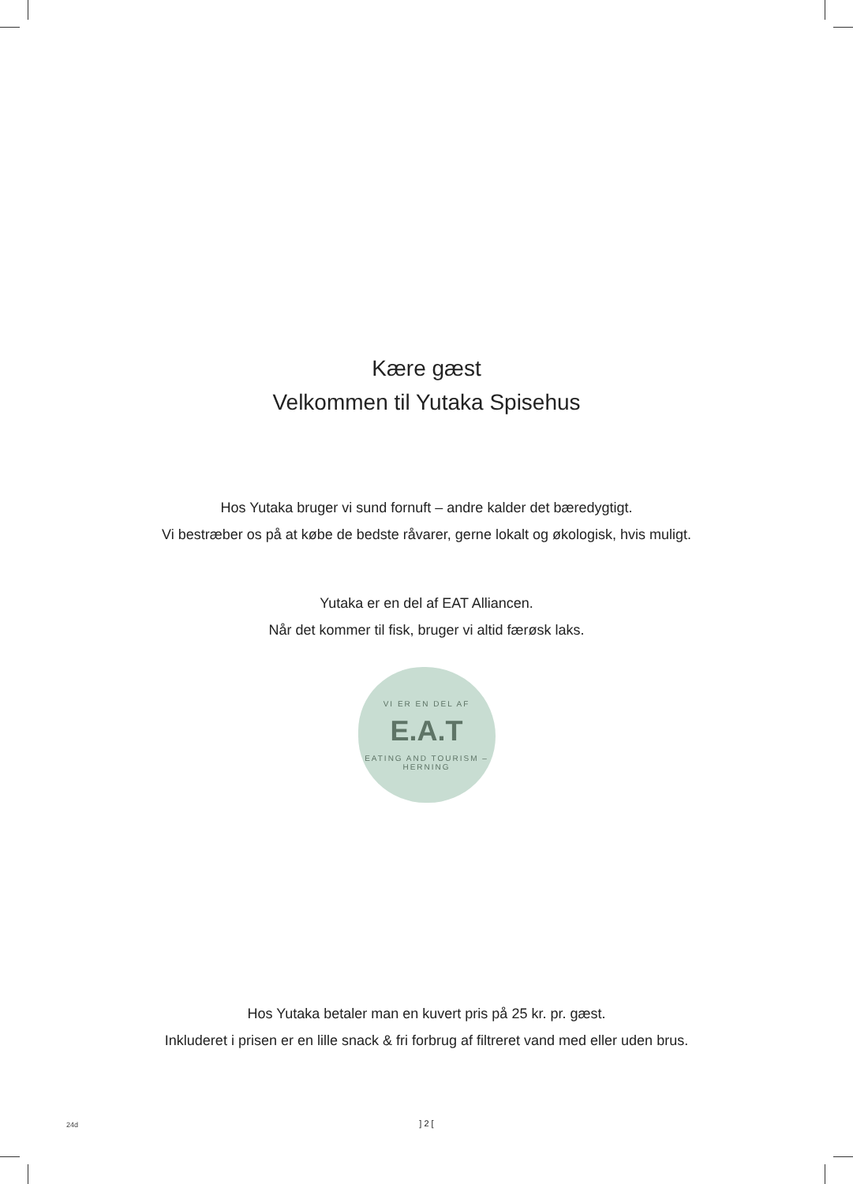Kære gæst
Velkommen til Yutaka Spisehus
Hos Yutaka bruger vi sund fornuft – andre kalder det bæredygtigt.
Vi bestræber os på at købe de bedste råvarer, gerne lokalt og økologisk, hvis muligt.
Yutaka er en del af EAT Alliancen.
Når det kommer til fisk, bruger vi altid færøsk laks.
VI ER EN DEL AF
E.A.T
EATING AND TOURISM – HERNING
Hos Yutaka betaler man en kuvert pris på 25 kr. pr. gæst.
Inkluderet i prisen er en lille snack & fri forbrug af filtreret vand med eller uden brus.
24d
] 2 [